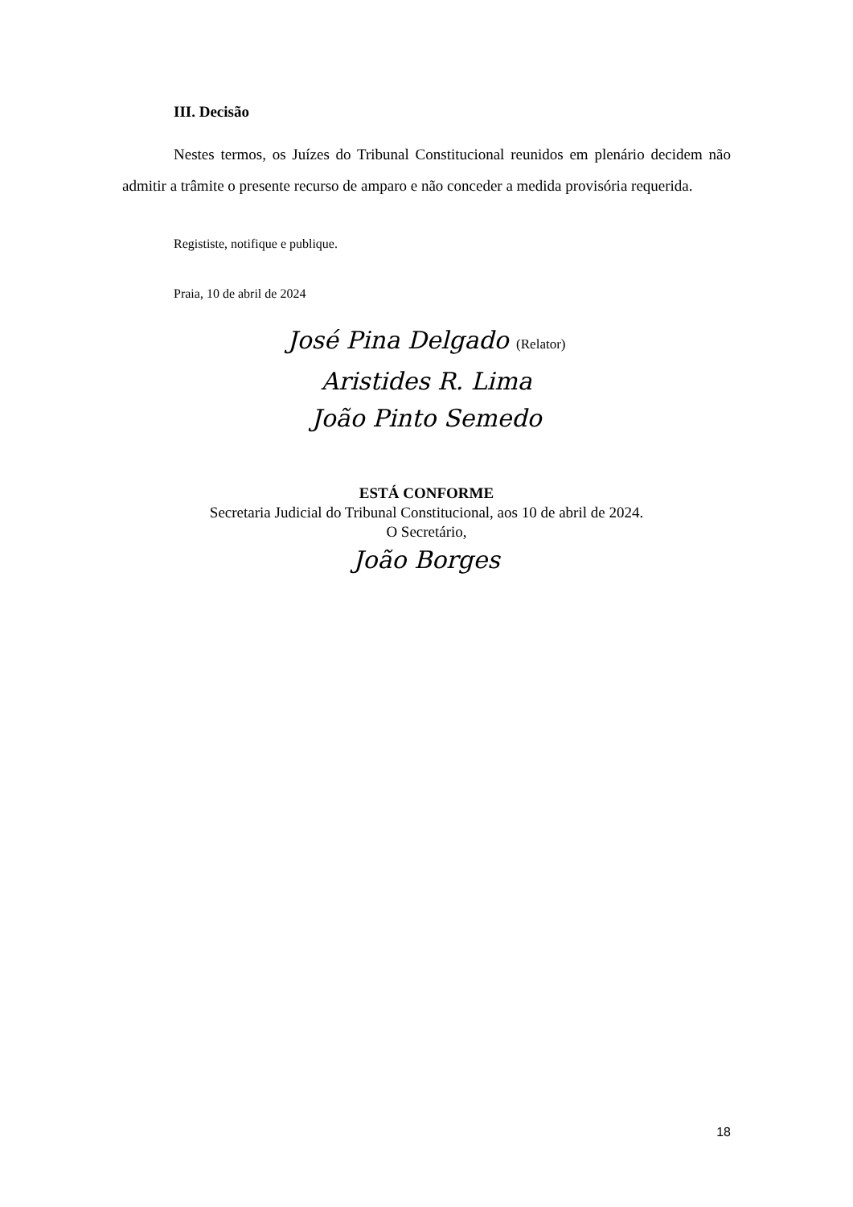III. Decisão
Nestes termos, os Juízes do Tribunal Constitucional reunidos em plenário decidem não admitir a trâmite o presente recurso de amparo e não conceder a medida provisória requerida.
Regististe, notifique e publique.
Praia, 10 de abril de 2024
José Pina Delgado (Relator)
Aristides R. Lima
João Pinto Semedo
ESTÁ CONFORME
Secretaria Judicial do Tribunal Constitucional, aos 10 de abril de 2024.
O Secretário,
João Borges
18